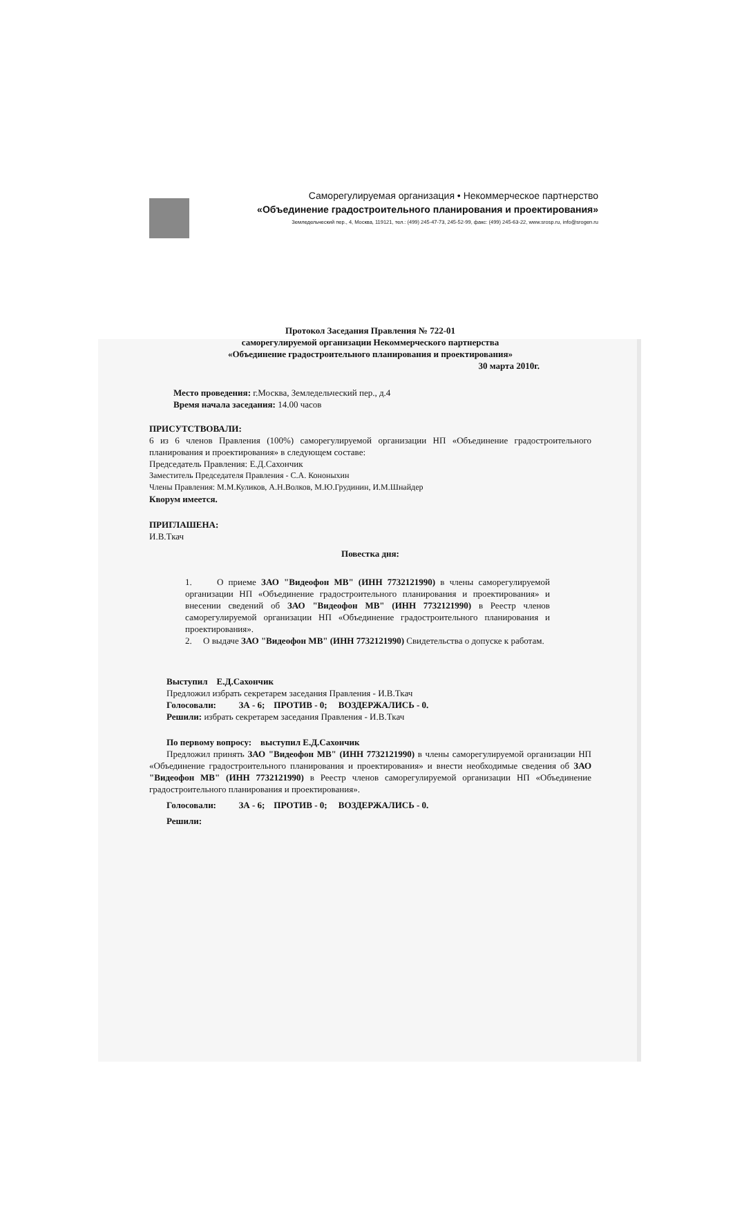Саморегулируемая организация • Некоммерческое партнерство
«Объединение градостроительного планирования и проектирования»
Земледельческий пер., 4, Москва, 119121, тел.: (499) 245-47-73, 245-52-99, факс: (499) 245-63-22, www.srosp.ru, info@srogen.ru
Протокол Заседания Правления № 722-01
саморегулируемой организации Некоммерческого партнерства
«Объединение градостроительного планирования и проектирования»
30 марта 2010г.
Место проведения: г.Москва, Земледельческий пер., д.4
Время начала заседания: 14.00 часов
ПРИСУТСТВОВАЛИ:
6 из 6 членов Правления (100%) саморегулируемой организации НП «Объединение градостроительного планирования и проектирования» в следующем составе:
Председатель Правления: Е.Д.Сахончик
Заместитель Председателя Правления - С.А. Кононыхин
Члены Правления: М.М.Куликов, А.Н.Волков, М.Ю.Грудинин, И.М.Шнайдер
Кворум имеется.
ПРИГЛАШЕНА:
И.В.Ткач
Повестка дня:
1. О приеме ЗАО "Видеофон МВ" (ИНН 7732121990) в члены саморегулируемой организации НП «Объединение градостроительного планирования и проектирования» и внесении сведений об ЗАО "Видеофон МВ" (ИНН 7732121990) в Реестр членов саморегулируемой организации НП «Объединение градостроительного планирования и проектирования».
2. О выдаче ЗАО "Видеофон МВ" (ИНН 7732121990) Свидетельства о допуске к работам.
Выступил Е.Д.Сахончик
Предложил избрать секретарем заседания Правления - И.В.Ткач
Голосовали: ЗА - 6; ПРОТИВ - 0; ВОЗДЕРЖАЛИСЬ - 0.
Решили: избрать секретарем заседания Правления - И.В.Ткач
По первому вопросу: выступил Е.Д.Сахончик
Предложил принять ЗАО "Видеофон МВ" (ИНН 7732121990) в члены саморегулируемой организации НП «Объединение градостроительного планирования и проектирования» и внести необходимые сведения об ЗАО "Видеофон МВ" (ИНН 7732121990) в Реестр членов саморегулируемой организации НП «Объединение градостроительного планирования и проектирования».
Голосовали: ЗА - 6; ПРОТИВ - 0; ВОЗДЕРЖАЛИСЬ - 0.
Решили: